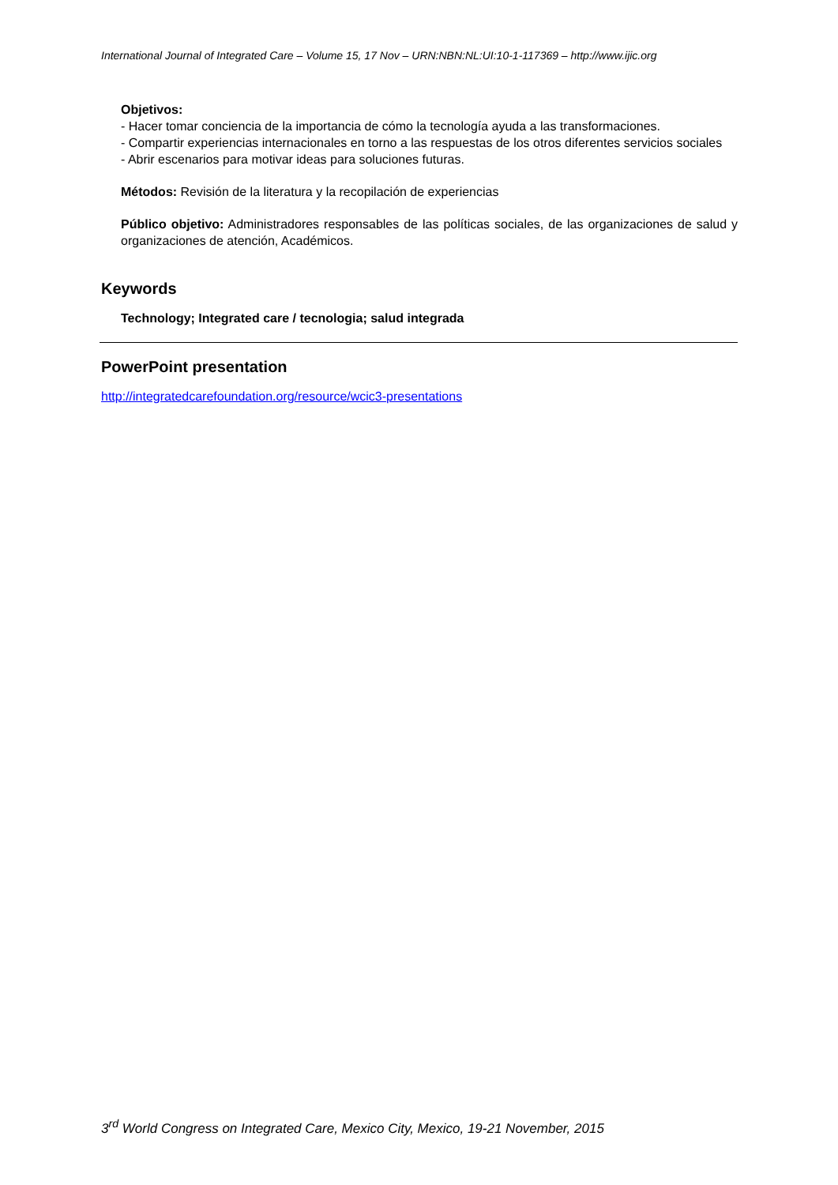International Journal of Integrated Care – Volume 15, 17 Nov – URN:NBN:NL:UI:10-1-117369 – http://www.ijic.org
Objetivos:
- Hacer tomar conciencia de la importancia de cómo la tecnología ayuda a las transformaciones.
- Compartir experiencias internacionales en torno a las respuestas de los otros diferentes servicios sociales
- Abrir escenarios para motivar ideas para soluciones futuras.
Métodos: Revisión de la literatura y la recopilación de experiencias
Público objetivo: Administradores responsables de las políticas sociales, de las organizaciones de salud y organizaciones de atención, Académicos.
Keywords
Technology; Integrated care / tecnologia; salud integrada
PowerPoint presentation
http://integratedcarefoundation.org/resource/wcic3-presentations
3<sup>rd</sup> World Congress on Integrated Care, Mexico City, Mexico, 19-21 November, 2015